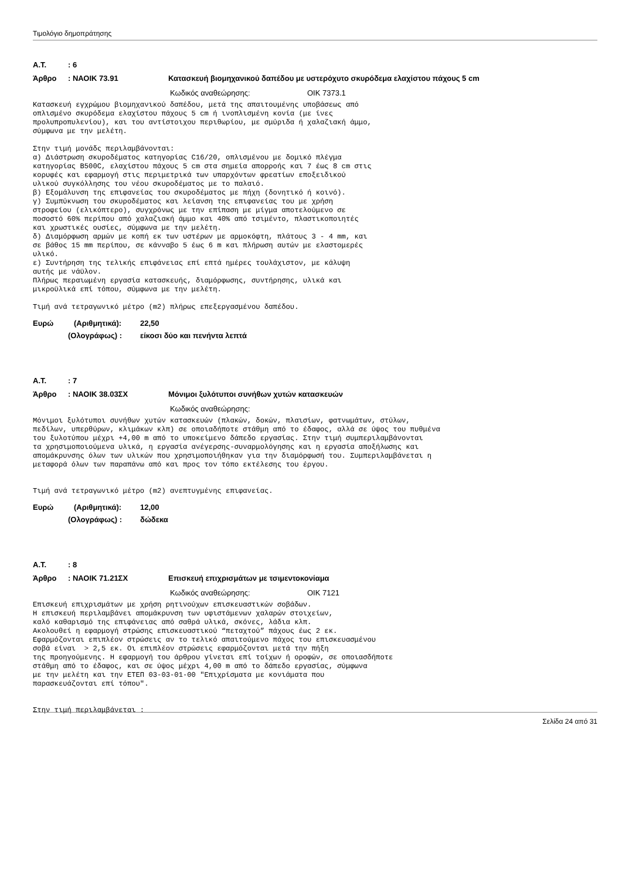Τιμολόγιο δημοπράτησης
A.T.: 6
Άρθρο: ΝΑΟΙΚ 73.91 Κατασκευή βιομηχανικού δαπέδου με υστερόχυτο σκυρόδεμα ελαχίστου πάχους 5 cm
Κωδικός αναθεώρησης: ΟΙΚ 7373.1
Κατασκευή εγχρώμου βιομηχανικού δαπέδου, μετά της απαιτουμένης υποβάσεως από
οπλισμένο σκυρόδεμα ελαχίστου πάχους 5 cm ή ινοπλισμένη κονία (με ίνες
προλυπροπυλενίου), και του αντίστοιχου περιθωρίου, με σμύριδα ή χαλαζιακή άμμο,
σύμφωνα με την μελέτη.

Στην τιμή μονάδς περιλαμβάνονται:
α) Διάστρωση σκυροδέματος κατηγορίας C16/20, οπλισμένου με δομικό πλέγμα
κατηγορίας B500C, ελαχίστου πάχους 5 cm στα σημεία απορροής και 7 έως 8 cm στις
κορυφές και εφαρμογή στις περιμετρικά των υπαρχόντων φρεατίων εποξειδικού
υλικού συγκόλλησης του νέου σκυροδέματος με το παλαιό.
β) Εξομάλυνση της επιφανείας του σκυροδέματος με πήχη (δονητικό ή κοινό).
γ) Συμπύκνωση του σκυροδέματος και λείανση της επιφανείας του με χρήση
στροφείου (ελικόπτερο), συγχρόνως με την επίπαση με μίγμα αποτελούμενο σε
ποσοστό 60% περίπου από χαλαζιακή άμμο και 40% από τσιμέντο, πλαστικοποιητές
και χρωστικές ουσίες, σύμφωνα με την μελέτη.
δ) Διαμόρφωση αρμών με κοπή εκ των υστέρων με αρμοκόφτη, πλάτους 3 - 4 mm, και
σε βάθος 15 mm περίπου, σε κάνναβο 5 έως 6 m και πλήρωση αυτών με ελαστομερές
υλικό.
ε) Συντήρηση της τελικής επιφάνειας επί επτά ημέρες τουλάχιστον, με κάλυψη
αυτής με νάϋλον.
Πλήρως περαιωμένη εργασία κατασκευής, διαμόρφωσης, συντήρησης, υλικά και
μικροϋλικά επί τόπου, σύμφωνα με την μελέτη.

Τιμή ανά τετραγωνικό μέτρο (m2) πλήρως επεξεργασμένου δαπέδου.
Ευρώ (Αριθμητικά): 22,50
(Ολογράφως) : είκοσι δύο και πενήντα λεπτά
A.T.: 7
Άρθρο: ΝΑΟΙΚ 38.03ΣΧ Μόνιμοι ξυλότυποι συνήθων χυτών κατασκευών
Κωδικός αναθεώρησης:
Μόνιμοι ξυλότυποι συνήθων χυτών κατασκευών (πλακών, δοκών, πλαισίων, φατνωμάτων, στύλων,
πεδίλων, υπερθύρων, κλιμάκων κλπ) σε οποιαδήποτε στάθμη από το έδαφος, αλλά σε ύψος του πυθμένα
του ξυλοτύπου μέχρι +4,00 m από το υποκείμενο δάπεδο εργασίας. Στην τιμή συμπεριλαμβάνονται
τα χρησιμοποιούμενα υλικά, η εργασία ανέγερσης-συναρμολόγησης και η εργασία αποξήλωσης και
απομάκρυνσης όλων των υλικών που χρησιμοποιήθηκαν για την διαμόρφωσή του. Συμπεριλαμβάνεται η
μεταφορά όλων των παραπάνω από και προς τον τόπο εκτέλεσης του έργου.


Τιμή ανά τετραγωνικό μέτρο (m2) ανεπτυγμένης επιφανείας.
Ευρώ (Αριθμητικά): 12,00
(Ολογράφως) : δώδεκα
A.T.: 8
Άρθρο: ΝΑΟΙΚ 71.21ΣΧ Επισκευή επιχρισμάτων με τσιμεντοκονίαμα
Κωδικός αναθεώρησης: ΟΙΚ 7121
Επισκευή επιχρισμάτων με χρήση ρητινούχων επισκευαστικών σοβάδων.
Η επισκευή περιλαμβάνει απομάκρυνση των υφιστάμενων χαλαρών στοιχείων,
καλό καθαρισμό της επιφάνειας από σαθρά υλικά, σκόνες, λάδια κλπ.
Ακολουθεί η εφαρμογή στρώσης επισκευαστικού “πεταχτού” πάχους έως 2 εκ.
Εφαρμόζονται επιπλέον στρώσεις αν το τελικό απαιτούμενο πάχος του επισκευασμένου
σοβά είναι  > 2,5 εκ. Οι επιπλέον στρώσεις εφαρμόζονται μετά την πήξη
της προηγούμενης. Η εφαρμογή του άρθρου γίνεται επί τοίχων ή οροφών, σε οποιασδήποτε
στάθμη από το έδαφος, και σε ύψος μέχρι 4,00 m από το δάπεδο εργασίας, σύμφωνα
με την μελέτη και την ΕΤΕΠ 03-03-01-00 "Επιχρίσματα με κονιάματα που
παρασκευάζονται επί τόπου".


Στην τιμή περιλαμβάνεται :
Σελίδα 24 από 31